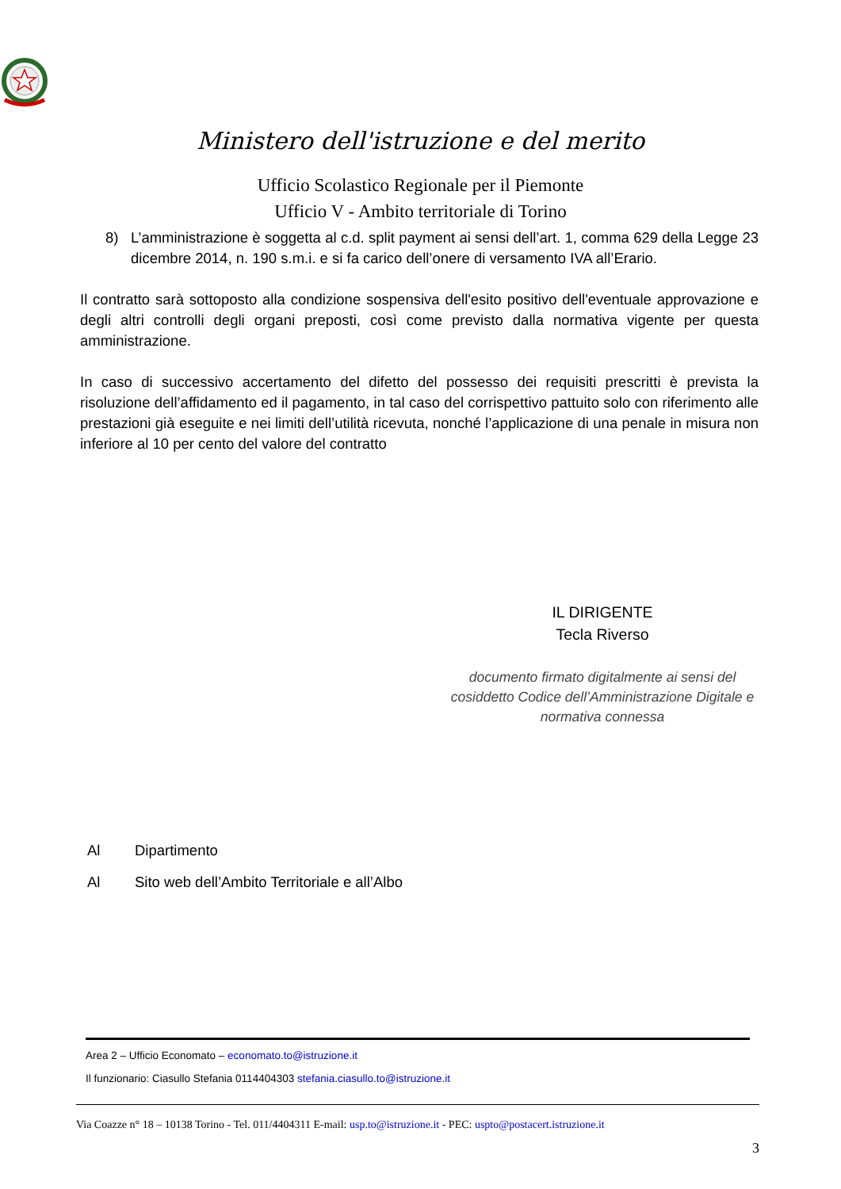Ministero dell'istruzione e del merito
Ufficio Scolastico Regionale per il Piemonte
Ufficio V - Ambito territoriale di Torino
8) L’amministrazione è soggetta al c.d. split payment ai sensi dell’art. 1, comma 629 della Legge 23 dicembre 2014, n. 190 s.m.i. e si fa carico dell’onere di versamento IVA all’Erario.
Il contratto sarà sottoposto alla condizione sospensiva dell'esito positivo dell'eventuale approvazione e degli altri controlli degli organi preposti, così come previsto dalla normativa vigente per questa amministrazione.
In caso di successivo accertamento del difetto del possesso dei requisiti prescritti è prevista la risoluzione dell’affidamento ed il pagamento, in tal caso del corrispettivo pattuito solo con riferimento alle prestazioni già eseguite e nei limiti dell’utilità ricevuta, nonché l’applicazione di una penale in misura non inferiore al 10 per cento del valore del contratto
IL DIRIGENTE
Tecla Riverso
documento firmato digitalmente ai sensi del cosiddetto Codice dell’Amministrazione Digitale e normativa connessa
Al Dipartimento
Al Sito web dell’Ambito Territoriale e all’Albo
Area 2 – Ufficio Economato – economato.to@istruzione.it
Il funzionario: Ciasullo Stefania 0114404303 stefania.ciasullo.to@istruzione.it
Via Coazze n° 18 – 10138 Torino - Tel. 011/4404311 E-mail: usp.to@istruzione.it - PEC: uspto@postacert.istruzione.it
3